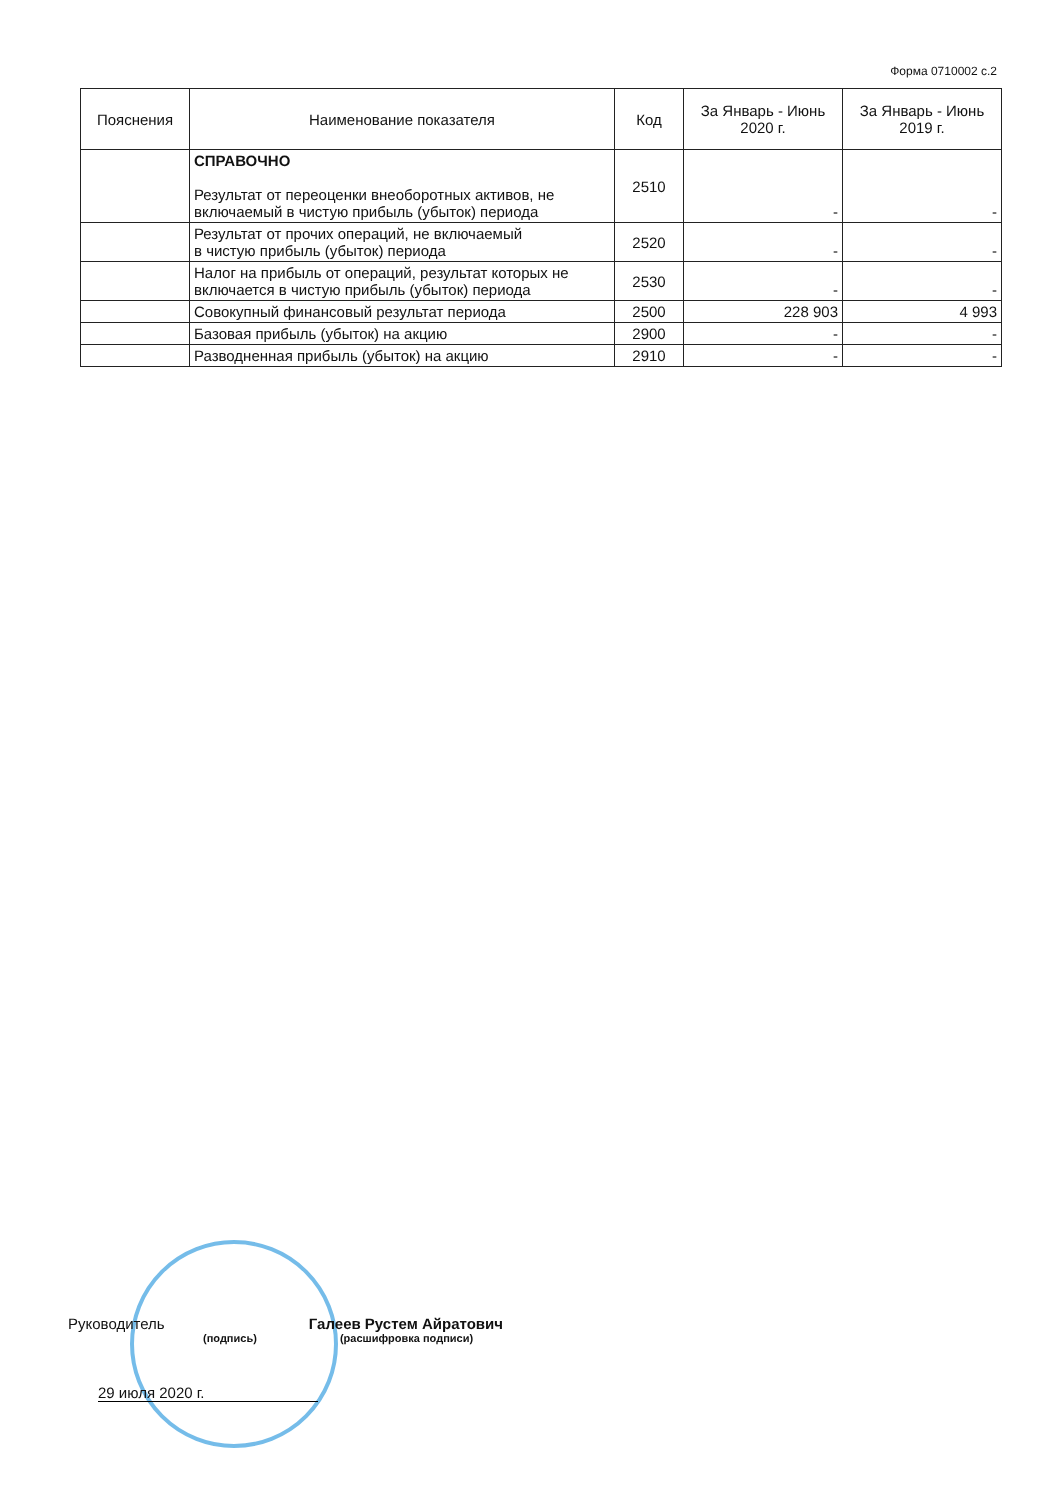Форма 0710002 с.2
| Пояснения | Наименование показателя | Код | За Январь - Июнь 2020 г. | За Январь - Июнь 2019 г. |
| --- | --- | --- | --- | --- |
| | СПРАВОЧНО Результат от переоценки внеоборотных активов, не включаемый в чистую прибыль (убыток) периода | 2510 | - | - |
| | Результат от прочих операций, не включаемый в чистую прибыль (убыток) периода | 2520 | - | - |
| | Налог на прибыль от операций, результат которых не включается в чистую прибыль (убыток) периода | 2530 | - | - |
| | Совокупный финансовый результат периода | 2500 | 228 903 | 4 993 |
| | Базовая прибыль (убыток) на акцию | 2900 | - | - |
| | Разводненная прибыль (убыток) на акцию | 2910 | - | - |
Руководитель Галеев Рустем Айратович
(подпись) (расшифровка подписи)
29 июля 2020 г.